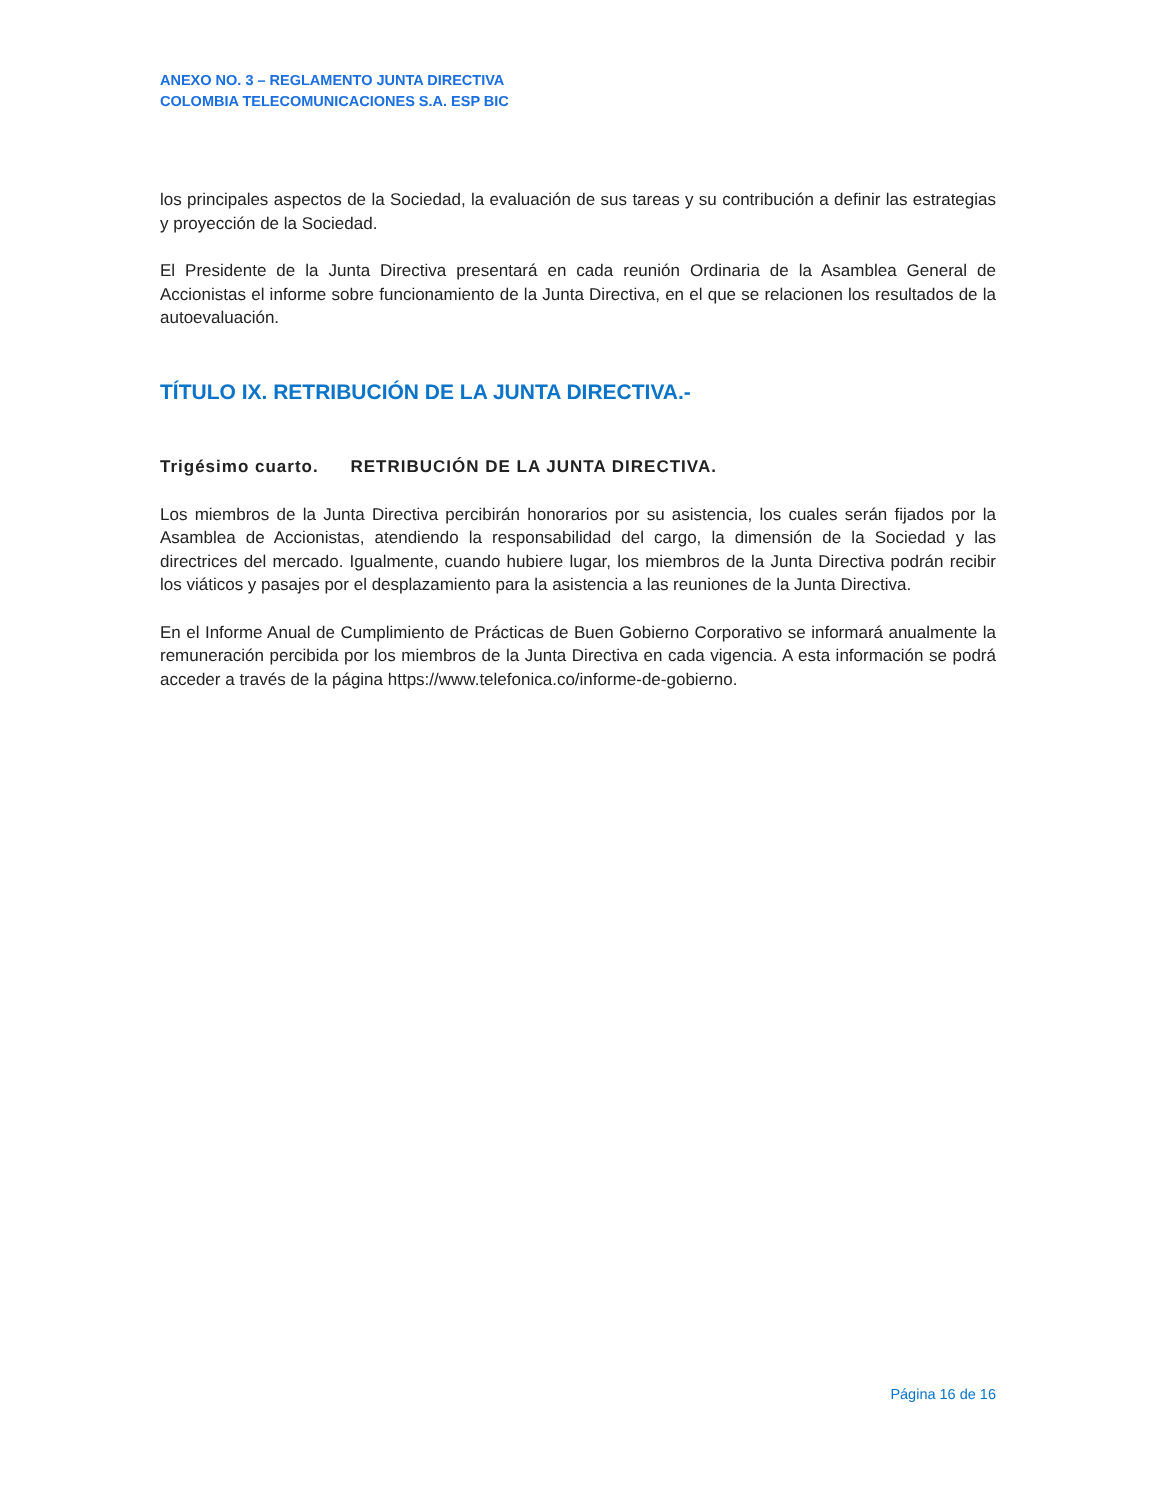ANEXO NO. 3 – REGLAMENTO JUNTA DIRECTIVA
COLOMBIA TELECOMUNICACIONES S.A. ESP BIC
los principales aspectos de la Sociedad, la evaluación de sus tareas y su contribución a definir las estrategias y proyección de la Sociedad.
El Presidente de la Junta Directiva presentará en cada reunión Ordinaria de la Asamblea General de Accionistas el informe sobre funcionamiento de la Junta Directiva, en el que se relacionen los resultados de la autoevaluación.
TÍTULO IX. RETRIBUCIÓN DE LA JUNTA DIRECTIVA.-
Trigésimo cuarto. RETRIBUCIÓN DE LA JUNTA DIRECTIVA.
Los miembros de la Junta Directiva percibirán honorarios por su asistencia, los cuales serán fijados por la Asamblea de Accionistas, atendiendo la responsabilidad del cargo, la dimensión de la Sociedad y las directrices del mercado. Igualmente, cuando hubiere lugar, los miembros de la Junta Directiva podrán recibir los viáticos y pasajes por el desplazamiento para la asistencia a las reuniones de la Junta Directiva.
En el Informe Anual de Cumplimiento de Prácticas de Buen Gobierno Corporativo se informará anualmente la remuneración percibida por los miembros de la Junta Directiva en cada vigencia. A esta información se podrá acceder a través de la página https://www.telefonica.co/informe-de-gobierno.
Página 16 de 16